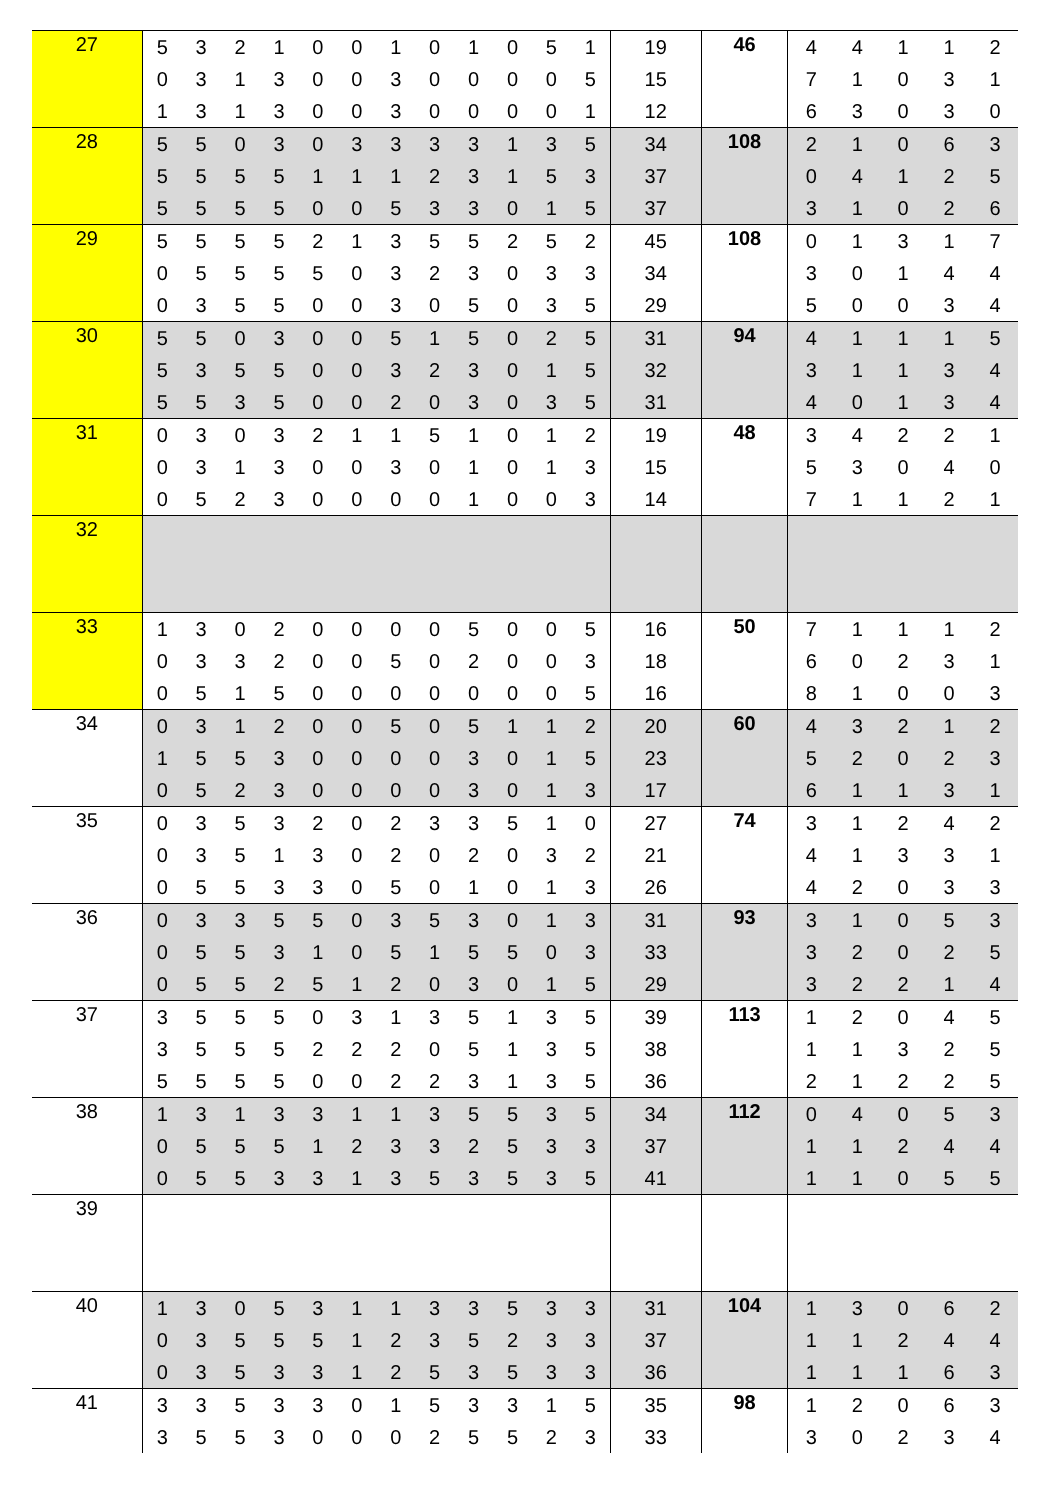| 27 | 5 | 3 | 2 | 1 | 0 | 0 | 1 | 0 | 1 | 0 | 5 | 1 | 19 | 46 | 4 | 4 | 1 | 1 | 2 |
| | 0 | 3 | 1 | 3 | 0 | 0 | 3 | 0 | 0 | 0 | 0 | 5 | 15 | | 7 | 1 | 0 | 3 | 1 |
| | 1 | 3 | 1 | 3 | 0 | 0 | 3 | 0 | 0 | 0 | 0 | 1 | 12 | | 6 | 3 | 0 | 3 | 0 |
| 28 | 5 | 5 | 0 | 3 | 0 | 3 | 3 | 3 | 3 | 1 | 3 | 5 | 34 | 108 | 2 | 1 | 0 | 6 | 3 |
| | 5 | 5 | 5 | 5 | 1 | 1 | 1 | 2 | 3 | 1 | 5 | 3 | 37 | | 0 | 4 | 1 | 2 | 5 |
| | 5 | 5 | 5 | 5 | 0 | 0 | 5 | 3 | 3 | 0 | 1 | 5 | 37 | | 3 | 1 | 0 | 2 | 6 |
| 29 | 5 | 5 | 5 | 5 | 2 | 1 | 3 | 5 | 5 | 2 | 5 | 2 | 45 | 108 | 0 | 1 | 3 | 1 | 7 |
| | 0 | 5 | 5 | 5 | 5 | 0 | 3 | 2 | 3 | 0 | 3 | 3 | 34 | | 3 | 0 | 1 | 4 | 4 |
| | 0 | 3 | 5 | 5 | 0 | 0 | 3 | 0 | 5 | 0 | 3 | 5 | 29 | | 5 | 0 | 0 | 3 | 4 |
| 30 | 5 | 5 | 0 | 3 | 0 | 0 | 5 | 1 | 5 | 0 | 2 | 5 | 31 | 94 | 4 | 1 | 1 | 1 | 5 |
| | 5 | 3 | 5 | 5 | 0 | 0 | 3 | 2 | 3 | 0 | 1 | 5 | 32 | | 3 | 1 | 1 | 3 | 4 |
| | 5 | 5 | 3 | 5 | 0 | 0 | 2 | 0 | 3 | 0 | 3 | 5 | 31 | | 4 | 0 | 1 | 3 | 4 |
| 31 | 0 | 3 | 0 | 3 | 2 | 1 | 1 | 5 | 1 | 0 | 1 | 2 | 19 | 48 | 3 | 4 | 2 | 2 | 1 |
| | 0 | 3 | 1 | 3 | 0 | 0 | 3 | 0 | 1 | 0 | 1 | 3 | 15 | | 5 | 3 | 0 | 4 | 0 |
| | 0 | 5 | 2 | 3 | 0 | 0 | 0 | 0 | 1 | 0 | 0 | 3 | 14 | | 7 | 1 | 1 | 2 | 1 |
| 32 | | | | | | | | | | | | | | | | | | | |
| 33 | 1 | 3 | 0 | 2 | 0 | 0 | 0 | 0 | 5 | 0 | 0 | 5 | 16 | 50 | 7 | 1 | 1 | 1 | 2 |
| | 0 | 3 | 3 | 2 | 0 | 0 | 5 | 0 | 2 | 0 | 0 | 3 | 18 | | 6 | 0 | 2 | 3 | 1 |
| | 0 | 5 | 1 | 5 | 0 | 0 | 0 | 0 | 0 | 0 | 0 | 5 | 16 | | 8 | 1 | 0 | 0 | 3 |
| 34 | 0 | 3 | 1 | 2 | 0 | 0 | 5 | 0 | 5 | 1 | 1 | 2 | 20 | 60 | 4 | 3 | 2 | 1 | 2 |
| | 1 | 5 | 5 | 3 | 0 | 0 | 0 | 0 | 3 | 0 | 1 | 5 | 23 | | 5 | 2 | 0 | 2 | 3 |
| | 0 | 5 | 2 | 3 | 0 | 0 | 0 | 0 | 3 | 0 | 1 | 3 | 17 | | 6 | 1 | 1 | 3 | 1 |
| 35 | 0 | 3 | 5 | 3 | 2 | 0 | 2 | 3 | 3 | 5 | 1 | 0 | 27 | 74 | 3 | 1 | 2 | 4 | 2 |
| | 0 | 3 | 5 | 1 | 3 | 0 | 2 | 0 | 2 | 0 | 3 | 2 | 21 | | 4 | 1 | 3 | 3 | 1 |
| | 0 | 5 | 5 | 3 | 3 | 0 | 5 | 0 | 1 | 0 | 1 | 3 | 26 | | 4 | 2 | 0 | 3 | 3 |
| 36 | 0 | 3 | 3 | 5 | 5 | 0 | 3 | 5 | 3 | 0 | 1 | 3 | 31 | 93 | 3 | 1 | 0 | 5 | 3 |
| | 0 | 5 | 5 | 3 | 1 | 0 | 5 | 1 | 5 | 5 | 0 | 3 | 33 | | 3 | 2 | 0 | 2 | 5 |
| | 0 | 5 | 5 | 2 | 5 | 1 | 2 | 0 | 3 | 0 | 1 | 5 | 29 | | 3 | 2 | 2 | 1 | 4 |
| 37 | 3 | 5 | 5 | 5 | 0 | 3 | 1 | 3 | 5 | 1 | 3 | 5 | 39 | 113 | 1 | 2 | 0 | 4 | 5 |
| | 3 | 5 | 5 | 5 | 2 | 2 | 2 | 0 | 5 | 1 | 3 | 5 | 38 | | 1 | 1 | 3 | 2 | 5 |
| | 5 | 5 | 5 | 5 | 0 | 0 | 2 | 2 | 3 | 1 | 3 | 5 | 36 | | 2 | 1 | 2 | 2 | 5 |
| 38 | 1 | 3 | 1 | 3 | 3 | 1 | 1 | 3 | 5 | 5 | 3 | 5 | 34 | 112 | 0 | 4 | 0 | 5 | 3 |
| | 0 | 5 | 5 | 5 | 1 | 2 | 3 | 3 | 2 | 5 | 3 | 3 | 37 | | 1 | 1 | 2 | 4 | 4 |
| | 0 | 5 | 5 | 3 | 3 | 1 | 3 | 5 | 3 | 5 | 3 | 5 | 41 | | 1 | 1 | 0 | 5 | 5 |
| 39 | | | | | | | | | | | | | | | | | | | |
| 40 | 1 | 3 | 0 | 5 | 3 | 1 | 1 | 3 | 3 | 5 | 3 | 3 | 31 | 104 | 1 | 3 | 0 | 6 | 2 |
| | 0 | 3 | 5 | 5 | 5 | 1 | 2 | 3 | 5 | 2 | 3 | 3 | 37 | | 1 | 1 | 2 | 4 | 4 |
| | 0 | 3 | 5 | 3 | 3 | 1 | 2 | 5 | 3 | 5 | 3 | 3 | 36 | | 1 | 1 | 1 | 6 | 3 |
| 41 | 3 | 3 | 5 | 3 | 3 | 0 | 1 | 5 | 3 | 3 | 1 | 5 | 35 | 98 | 1 | 2 | 0 | 6 | 3 |
| | 3 | 5 | 5 | 3 | 0 | 0 | 0 | 2 | 5 | 5 | 2 | 3 | 33 | | 3 | 0 | 2 | 3 | 4 |